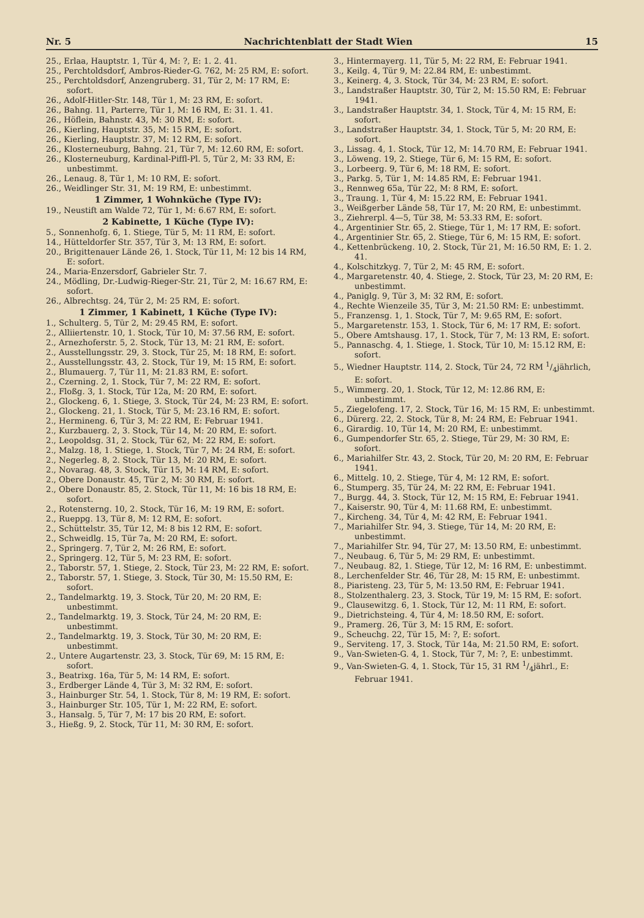Nr. 5 Nachrichtenblatt der Stadt Wien 15
25., Erlaa, Hauptstr. 1, Tür 4, M: ?, E: 1. 2. 41.
25., Perchtoldsdorf, Ambros-Rieder-G. 762, M: 25 RM, E: sofort.
25., Perchtoldsdorf, Anzengruberg. 31, Tür 2, M: 17 RM, E: sofort.
26., Adolf-Hitler-Str. 148, Tür 1, M: 23 RM, E: sofort.
26., Bahng. 11, Parterre, Tür 1, M: 16 RM, E: 31. 1. 41.
26., Höflein, Bahnstr. 43, M: 30 RM, E: sofort.
26., Kierling, Hauptstr. 35, M: 15 RM, E: sofort.
26., Kierling, Hauptstr. 37, M: 12 RM, E: sofort.
26., Klosterneuburg, Bahng. 21, Tür 7, M: 12.60 RM, E: sofort.
26., Klosterneuburg, Kardinal-Piffl-Pl. 5, Tür 2, M: 33 RM, E: unbestimmt.
26., Lenaug. 8, Tür 1, M: 10 RM, E: sofort.
26., Weidlinger Str. 31, M: 19 RM, E: unbestimmt.
1 Zimmer, 1 Wohnküche (Type IV):
19., Neustift am Walde 72, Tür 1, M: 6.67 RM, E: sofort.
2 Kabinette, 1 Küche (Type IV):
5., Sonnenhofg. 6, 1. Stiege, Tür 5, M: 11 RM, E: sofort.
14., Hütteldorfer Str. 357, Tür 3, M: 13 RM, E: sofort.
20., Brigittenauer Lände 26, 1. Stock, Tür 11, M: 12 bis 14 RM, E: sofort.
24., Maria-Enzersdorf, Gabrieler Str. 7.
24., Mödling, Dr.-Ludwig-Rieger-Str. 21, Tür 2, M: 16.67 RM, E: sofort.
26., Albrechtsg. 24, Tür 2, M: 25 RM, E: sofort.
1 Zimmer, 1 Kabinett, 1 Küche (Type IV):
1., Schulterg. 5, Tür 2, M: 29.45 RM, E: sofort.
2., Alliiertenstr. 10, 1. Stock, Tür 10, M: 37.56 RM, E: sofort.
2., Arnezhoferstr. 5, 2. Stock, Tür 13, M: 21 RM, E: sofort.
2., Ausstellungsstr. 29, 3. Stock, Tür 25, M: 18 RM, E: sofort.
2., Ausstellungsstr. 43, 2. Stock, Tür 19, M: 15 RM, E: sofort.
2., Blumauerg. 7, Tür 11, M: 21.83 RM, E: sofort.
2., Czerning. 2, 1. Stock, Tür 7, M: 22 RM, E: sofort.
2., Floßg. 3, 1. Stock, Tür 12a, M: 20 RM, E: sofort.
2., Glockeng. 6, 1. Stiege, 3. Stock, Tür 24, M: 23 RM, E: sofort.
2., Glockeng. 21, 1. Stock, Tür 5, M: 23.16 RM, E: sofort.
2., Hermineng. 6, Tür 3, M: 22 RM, E: Februar 1941.
2., Kurzbauerg. 2, 3. Stock, Tür 14, M: 20 RM, E: sofort.
2., Leopoldsg. 31, 2. Stock, Tür 62, M: 22 RM, E: sofort.
2., Malzg. 18, 1. Stiege, 1. Stock, Tür 7, M: 24 RM, E: sofort.
2., Negerleg. 8, 2. Stock, Tür 13, M: 20 RM, E: sofort.
2., Novarag. 48, 3. Stock, Tür 15, M: 14 RM, E: sofort.
2., Obere Donaustr. 45, Tür 2, M: 30 RM, E: sofort.
2., Obere Donaustr. 85, 2. Stock, Tür 11, M: 16 bis 18 RM, E: sofort.
2., Rotensterng. 10, 2. Stock, Tür 16, M: 19 RM, E: sofort.
2., Rueppg. 13, Tür 8, M: 12 RM, E: sofort.
2., Schüttelstr. 35, Tür 12, M: 8 bis 12 RM, E: sofort.
2., Schweidlg. 15, Tür 7a, M: 20 RM, E: sofort.
2., Springerg. 7, Tür 2, M: 26 RM, E: sofort.
2., Springerg. 12, Tür 5, M: 23 RM, E: sofort.
2., Taborstr. 57, 1. Stiege, 2. Stock, Tür 23, M: 22 RM, E: sofort.
2., Taborstr. 57, 1. Stiege, 3. Stock, Tür 30, M: 15.50 RM, E: sofort.
2., Tandelmarktg. 19, 3. Stock, Tür 20, M: 20 RM, E: unbestimmt.
2., Tandelmarktg. 19, 3. Stock, Tür 24, M: 20 RM, E: unbestimmt.
2., Tandelmarktg. 19, 3. Stock, Tür 30, M: 20 RM, E: unbestimmt.
2., Untere Augartenstr. 23, 3. Stock, Tür 69, M: 15 RM, E: sofort.
3., Beatrixg. 16a, Tür 5, M: 14 RM, E: sofort.
3., Erdberger Lände 4, Tür 3, M: 32 RM, E: sofort.
3., Hainburger Str. 54, 1. Stock, Tür 8, M: 19 RM, E: sofort.
3., Hainburger Str. 105, Tür 1, M: 22 RM, E: sofort.
3., Hansalg. 5, Tür 7, M: 17 bis 20 RM, E: sofort.
3., Hießg. 9, 2. Stock, Tür 11, M: 30 RM, E: sofort.
3., Hintermayerg. 11, Tür 5, M: 22 RM, E: Februar 1941.
3., Keilg. 4, Tür 9, M: 22.84 RM, E: unbestimmt.
3., Keinerg. 4, 3. Stock, Tür 34, M: 23 RM, E: sofort.
3., Landstraßer Hauptstr. 30, Tür 2, M: 15.50 RM, E: Februar 1941.
3., Landstraßer Hauptstr. 34, 1. Stock, Tür 4, M: 15 RM, E: sofort.
3., Landstraßer Hauptstr. 34, 1. Stock, Tür 5, M: 20 RM, E: sofort.
3., Lissag. 4, 1. Stock, Tür 12, M: 14.70 RM, E: Februar 1941.
3., Löweng. 19, 2. Stiege, Tür 6, M: 15 RM, E: sofort.
3., Lorbeerg. 9, Tür 6, M: 18 RM, E: sofort.
3., Parkg. 5, Tür 1, M: 14.85 RM, E: Februar 1941.
3., Rennweg 65a, Tür 22, M: 8 RM, E: sofort.
3., Traung. 1, Tür 4, M: 15.22 RM, E: Februar 1941.
3., Weißgerber Lände 58, Tür 17, M: 20 RM, E: unbestimmt.
3., Ziehrerpl. 4—5, Tür 38, M: 53.33 RM, E: sofort.
4., Argentinier Str. 65, 2. Stiege, Tür 1, M: 17 RM, E: sofort.
4., Argentinier Str. 65, 2. Stiege, Tür 6, M: 15 RM, E: sofort.
4., Kettenbrückeng. 10, 2. Stock, Tür 21, M: 16.50 RM, E: 1. 2. 41.
4., Kolschitzkyg. 7, Tür 2, M: 45 RM, E: sofort.
4., Margaretenstr. 40, 4. Stiege, 2. Stock, Tür 23, M: 20 RM, E: unbestimmt.
4., Paniglg. 9, Tür 3, M: 32 RM, E: sofort.
4., Rechte Wienzeile 35, Tür 3, M: 21.50 RM: E: unbestimmt.
5., Franzensg. 1, 1. Stock, Tür 7, M: 9.65 RM, E: sofort.
5., Margaretenstr. 153, 1. Stock, Tür 6, M: 17 RM, E: sofort.
5., Obere Amtshausg. 17, 1. Stock, Tür 7, M: 13 RM, E: sofort.
5., Pannaschg. 4, 1. Stiege, 1. Stock, Tür 10, M: 15.12 RM, E: sofort.
5., Wiedner Hauptstr. 114, 2. Stock, Tür 24, 72 RM 1/4jährlich, E: sofort.
5., Wimmerg. 20, 1. Stock, Tür 12, M: 12.86 RM, E: unbestimmt.
5., Ziegelofeng. 17, 2. Stock, Tür 16, M: 15 RM, E: unbestimmt.
6., Dürerg. 22, 2. Stock, Tür 8, M: 24 RM, E: Februar 1941.
6., Girardig. 10, Tür 14, M: 20 RM, E: unbestimmt.
6., Gumpendorfer Str. 65, 2. Stiege, Tür 29, M: 30 RM, E: sofort.
6., Mariahilfer Str. 43, 2. Stock, Tür 20, M: 20 RM, E: Februar 1941.
6., Mittelg. 10, 2. Stiege, Tür 4, M: 12 RM, E: sofort.
6., Stumperg. 35, Tür 24, M: 22 RM, E: Februar 1941.
7., Burgg. 44, 3. Stock, Tür 12, M: 15 RM, E: Februar 1941.
7., Kaiserstr. 90, Tür 4, M: 11.68 RM, E: unbestimmt.
7., Kircheng. 34, Tür 4, M: 42 RM, E: Februar 1941.
7., Mariahilfer Str. 94, 3. Stiege, Tür 14, M: 20 RM, E: unbestimmt.
7., Mariahilfer Str. 94, Tür 27, M: 13.50 RM, E: unbestimmt.
7., Neubaug. 6, Tür 5, M: 29 RM, E: unbestimmt.
7., Neubaug. 82, 1. Stiege, Tür 12, M: 16 RM, E: unbestimmt.
8., Lerchenfelder Str. 46, Tür 28, M: 15 RM, E: unbestimmt.
8., Piaristeng. 23, Tür 5, M: 13.50 RM, E: Februar 1941.
8., Stolzenthalerg. 23, 3. Stock, Tür 19, M: 15 RM, E: sofort.
9., Clausewitzg. 6, 1. Stock, Tür 12, M: 11 RM, E: sofort.
9., Dietrichsteing. 4, Tür 4, M: 18.50 RM, E: sofort.
9., Pramerg. 26, Tür 3, M: 15 RM, E: sofort.
9., Scheuchg. 22, Tür 15, M: ?, E: sofort.
9., Serviteng. 17, 3. Stock, Tür 14a, M: 21.50 RM, E: sofort.
9., Van-Swieten-G. 4, 1. Stock, Tür 7, M: ?, E: unbestimmt.
9., Van-Swieten-G. 4, 1. Stock, Tür 15, 31 RM 1/4jährl., E: Februar 1941.